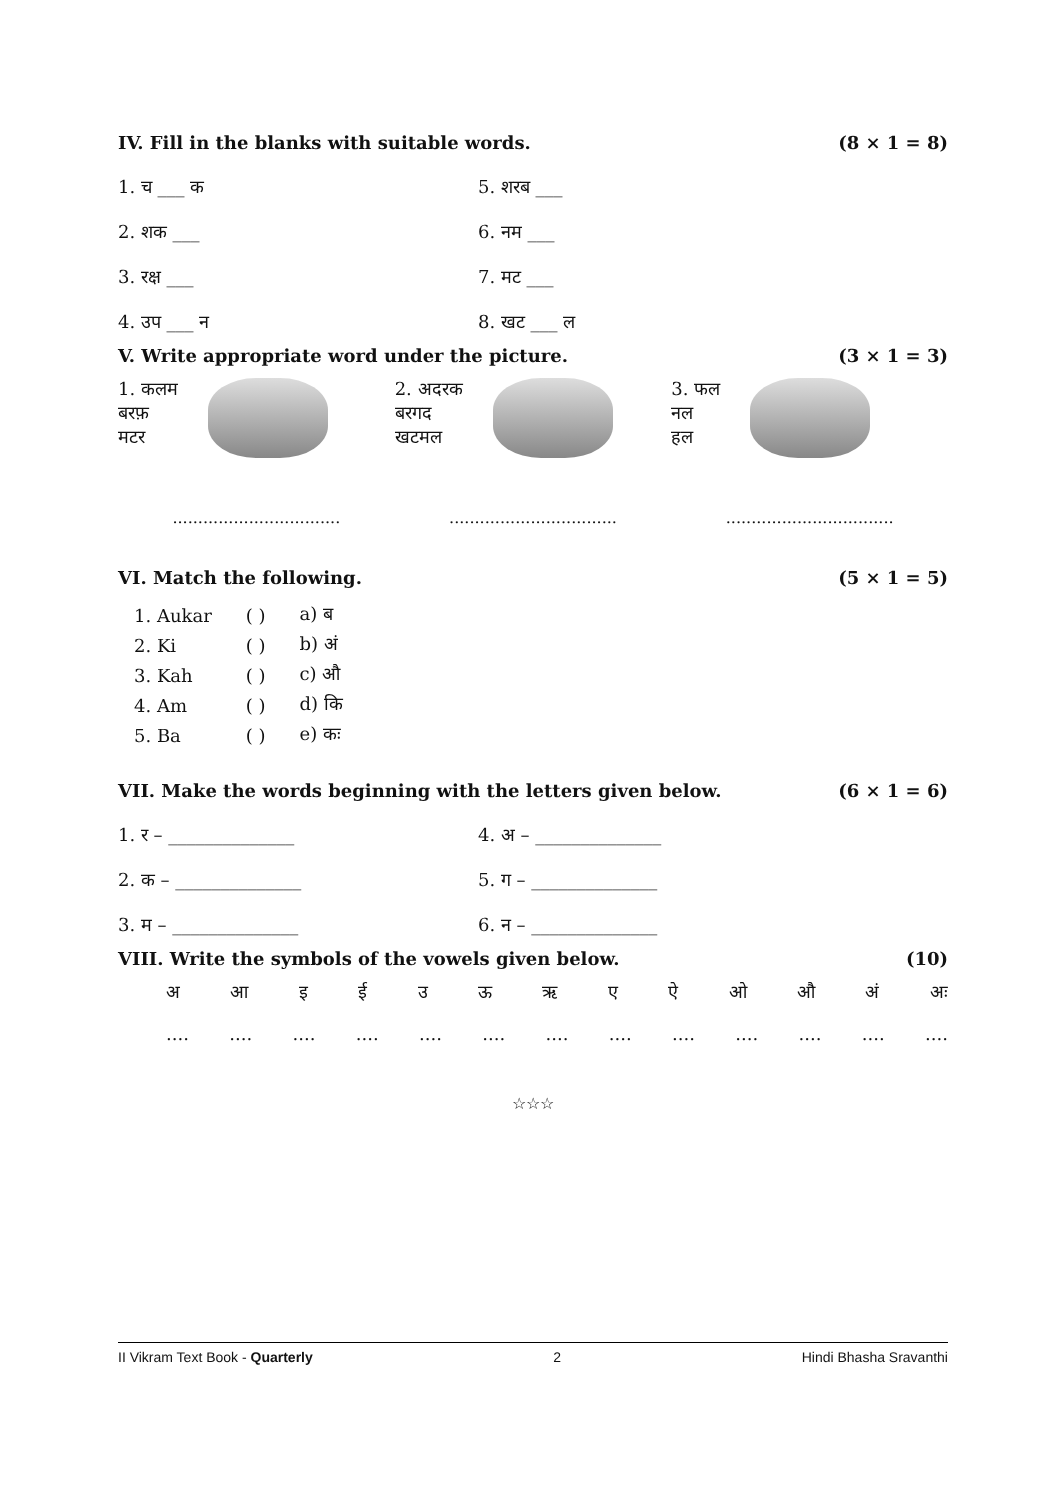IV. Fill in the blanks with suitable words. (8 × 1 = 8)
1. च ___ क 5. शरब ___
2. शक ___ 6. नम ___
3. रक्ष ___ 7. मट ___
4. उप ___ न 8. खट ___ ल
V. Write appropriate word under the picture. (3 × 1 = 3)
1. कलम
बरफ़
मटर
2. अदरक
बरगद
खटमल
3. फल
नल
हल
................................. ................................. .................................
VI. Match the following. (5 × 1 = 5)
| 1. Aukar | ( ) | a) ब |
| 2. Ki | ( ) | b) अं |
| 3. Kah | ( ) | c) औ |
| 4. Am | ( ) | d) कि |
| 5. Ba | ( ) | e) कः |
VII. Make the words beginning with the letters given below. (6 × 1 = 6)
1. र – ______________ 4. अ – ______________
2. क – ______________ 5. ग – ______________
3. म – ______________ 6. न – ______________
VIII. Write the symbols of the vowels given below. (10)
अआइईउऊऋएऐओऔ अं अः
....................................................
☆☆☆
II Vikram Text Book - Quarterly 2 Hindi Bhasha Sravanthi